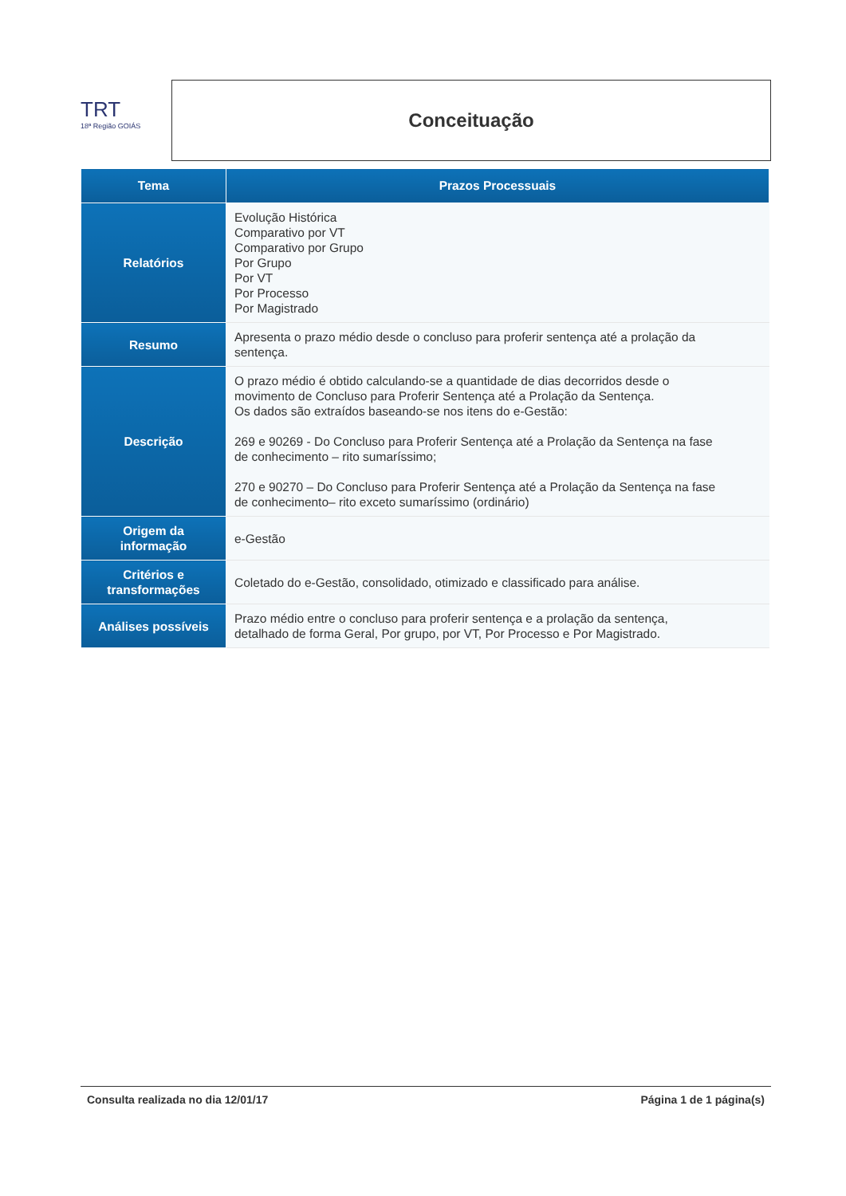TRT
18ª Região GOIÁS
Conceituação
| Tema | Prazos Processuais |
| --- | --- |
| Relatórios | Evolução Histórica Comparativo por VT Comparativo por Grupo Por Grupo Por VT Por Processo Por Magistrado |
| Resumo | Apresenta o prazo médio desde o concluso para proferir sentença até a prolação da sentença. |
| Descrição | O prazo médio é obtido calculando-se a quantidade de dias decorridos desde o movimento de Concluso para Proferir Sentença até a Prolação da Sentença. Os dados são extraídos baseando-se nos itens do e-Gestão: 269 e 90269 - Do Concluso para Proferir Sentença até a Prolação da Sentença na fase de conhecimento – rito sumaríssimo; 270 e 90270 – Do Concluso para Proferir Sentença até a Prolação da Sentença na fase de conhecimento– rito exceto sumaríssimo (ordinário) |
| Origem da informação | e-Gestão |
| Critérios e transformações | Coletado do e-Gestão, consolidado, otimizado e classificado para análise. |
| Análises possíveis | Prazo médio entre o concluso para proferir sentença e a prolação da sentença, detalhado de forma Geral, Por grupo, por VT, Por Processo e Por Magistrado. |
Consulta realizada no dia 12/01/17 Página 1 de 1 página(s)